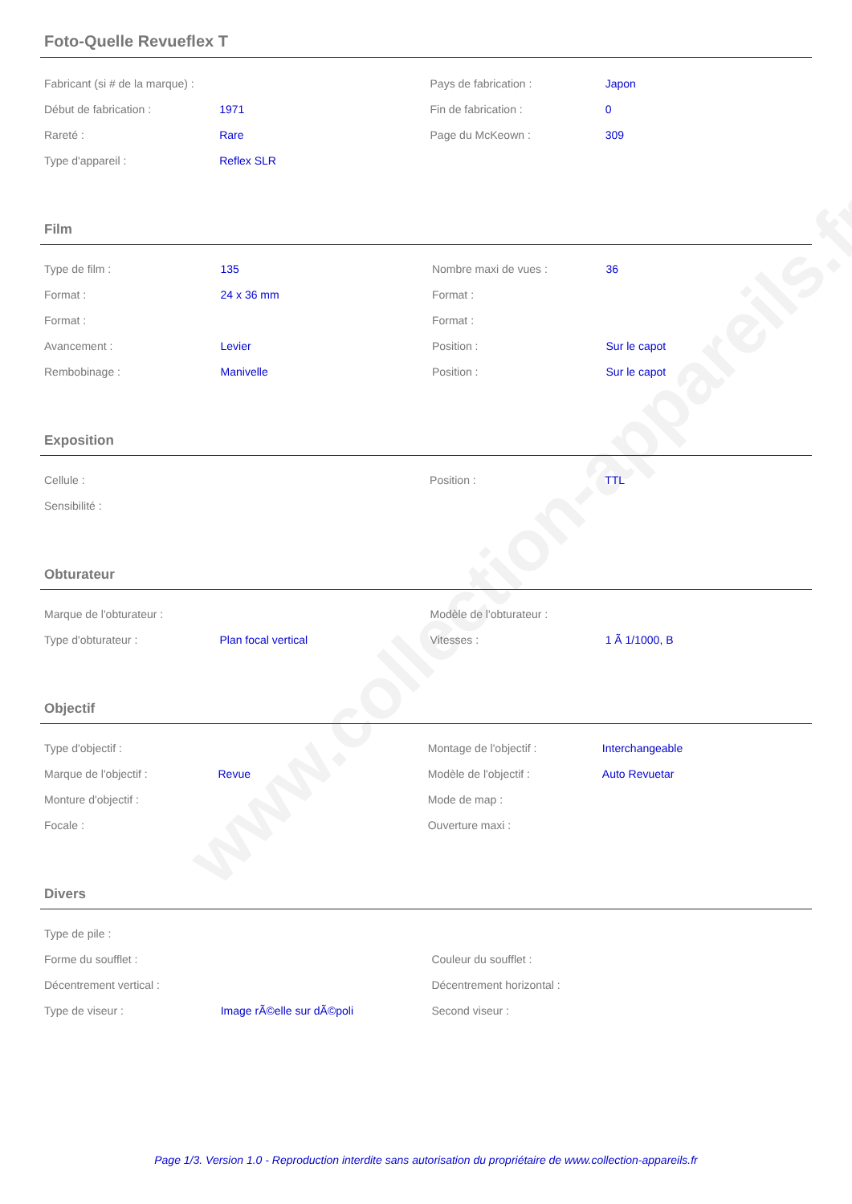www.collection-appareils.fr
Foto-Quelle Revueflex T
| Fabricant (si # de la marque) : | | Pays de fabrication : | Japon |
| Début de fabrication : | 1971 | Fin de fabrication : | 0 |
| Rareté : | Rare | Page du McKeown : | 309 |
| Type d'appareil : | Reflex SLR | | |
Film
| Type de film : | 135 | Nombre maxi de vues : | 36 |
| Format : | 24 x 36 mm | Format : | |
| Format : | | Format : | |
| Avancement : | Levier | Position : | Sur le capot |
| Rembobinage : | Manivelle | Position : | Sur le capot |
Exposition
| Cellule : | | Position : | TTL |
| Sensibilité : | | | |
Obturateur
| Marque de l'obturateur : | | Modèle de l'obturateur : | |
| Type d'obturateur : | Plan focal vertical | Vitesses : | 1 Ã 1/1000, B |
Objectif
| Type d'objectif : | | Montage de l'objectif : | Interchangeable |
| Marque de l'objectif : | Revue | Modèle de l'objectif : | Auto Revuetar |
| Monture d'objectif : | | Mode de map : | |
| Focale : | | Ouverture maxi : | |
Divers
| Type de pile : | | | |
| Forme du soufflet : | | Couleur du soufflet : | |
| Décentrement vertical : | | Décentrement horizontal : | |
| Type de viseur : | Image rÃ©elle sur dÃ©poli | Second viseur : | |
Page 1/3. Version 1.0 - Reproduction interdite sans autorisation du propriétaire de www.collection-appareils.fr